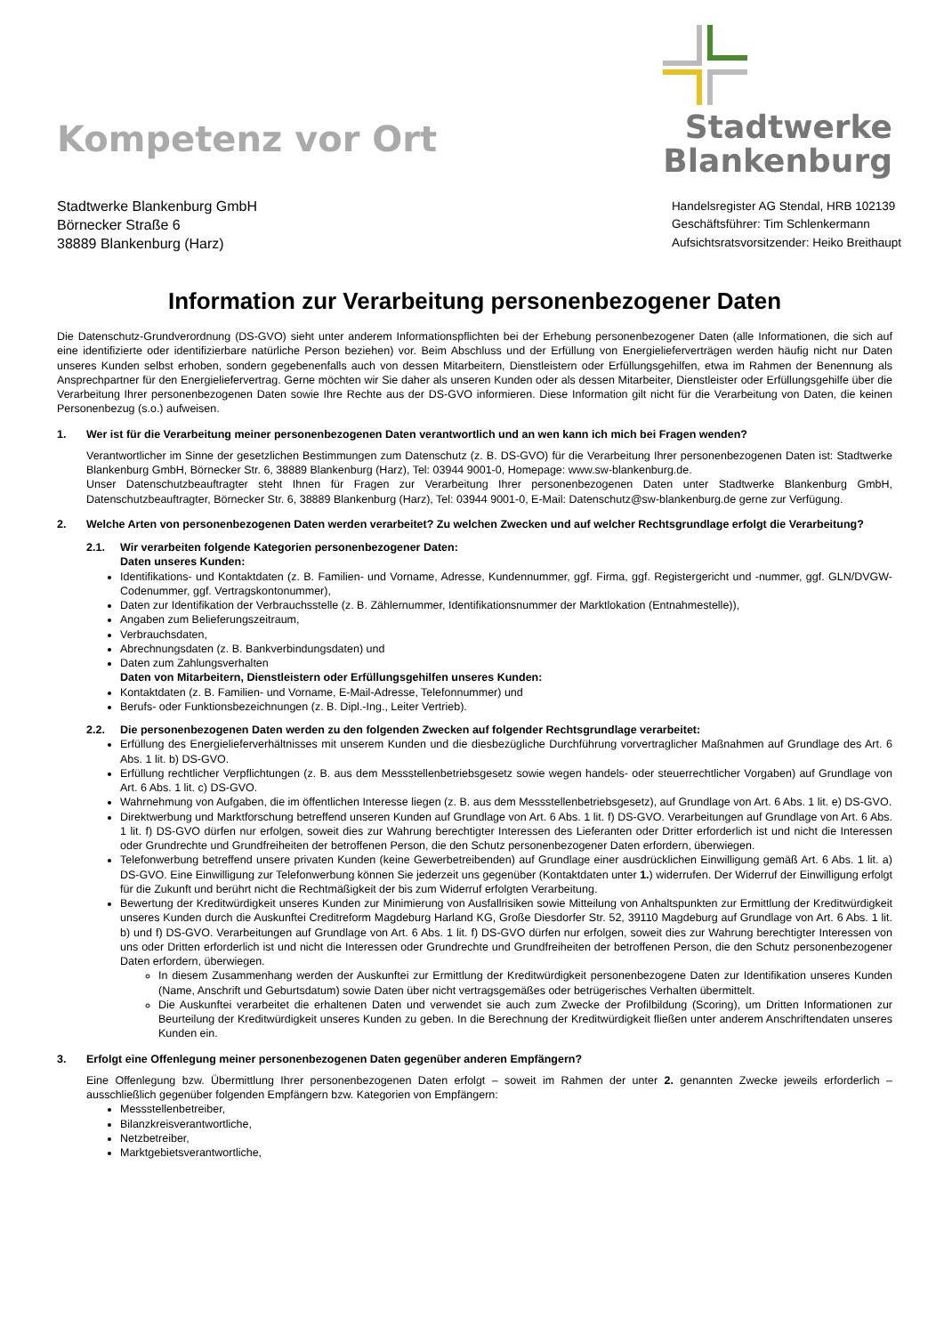Kompetenz vor Ort
Stadtwerke
Blankenburg
Stadtwerke Blankenburg GmbH
Börnecker Straße 6
38889 Blankenburg (Harz)
Handelsregister AG Stendal, HRB 102139
Geschäftsführer: Tim Schlenkermann
Aufsichtsratsvorsitzender: Heiko Breithaupt
Information zur Verarbeitung personenbezogener Daten
Die Datenschutz-Grundverordnung (DS-GVO) sieht unter anderem Informationspflichten bei der Erhebung personenbezogener Daten (alle Informationen, die sich auf eine identifizierte oder identifizierbare natürliche Person beziehen) vor. Beim Abschluss und der Erfüllung von Energielieferverträgen werden häufig nicht nur Daten unseres Kunden selbst erhoben, sondern gegebenenfalls auch von dessen Mitarbeitern, Dienstleistern oder Erfüllungsgehilfen, etwa im Rahmen der Benennung als Ansprechpartner für den Energieliefervertrag. Gerne möchten wir Sie daher als unseren Kunden oder als dessen Mitarbeiter, Dienstleister oder Erfüllungsgehilfe über die Verarbeitung Ihrer personenbezogenen Daten sowie Ihre Rechte aus der DS-GVO informieren. Diese Information gilt nicht für die Verarbeitung von Daten, die keinen Personenbezug (s.o.) aufweisen.
1. Wer ist für die Verarbeitung meiner personenbezogenen Daten verantwortlich und an wen kann ich mich bei Fragen wenden?
Verantwortlicher im Sinne der gesetzlichen Bestimmungen zum Datenschutz (z. B. DS-GVO) für die Verarbeitung Ihrer personenbezogenen Daten ist: Stadtwerke Blankenburg GmbH, Börnecker Str. 6, 38889 Blankenburg (Harz), Tel: 03944 9001-0, Homepage: www.sw-blankenburg.de.
Unser Datenschutzbeauftragter steht Ihnen für Fragen zur Verarbeitung Ihrer personenbezogenen Daten unter Stadtwerke Blankenburg GmbH, Datenschutzbeauftragter, Börnecker Str. 6, 38889 Blankenburg (Harz), Tel: 03944 9001-0, E-Mail: Datenschutz@sw-blankenburg.de gerne zur Verfügung.
2. Welche Arten von personenbezogenen Daten werden verarbeitet? Zu welchen Zwecken und auf welcher Rechtsgrundlage erfolgt die Verarbeitung?
2.1. Wir verarbeiten folgende Kategorien personenbezogener Daten:
Daten unseres Kunden:
Identifikations- und Kontaktdaten (z. B. Familien- und Vorname, Adresse, Kundennummer, ggf. Firma, ggf. Registergericht und -nummer, ggf. GLN/DVGW-Codenummer, ggf. Vertragskontonummer),
Daten zur Identifikation der Verbrauchsstelle (z. B. Zählernummer, Identifikationsnummer der Marktlokation (Entnahmestelle)),
Angaben zum Belieferungszeitraum,
Verbrauchsdaten,
Abrechnungsdaten (z. B. Bankverbindungsdaten) und
Daten zum Zahlungsverhalten
Daten von Mitarbeitern, Dienstleistern oder Erfüllungsgehilfen unseres Kunden:
Kontaktdaten (z. B. Familien- und Vorname, E-Mail-Adresse, Telefonnummer) und
Berufs- oder Funktionsbezeichnungen (z. B. Dipl.-Ing., Leiter Vertrieb).
2.2. Die personenbezogenen Daten werden zu den folgenden Zwecken auf folgender Rechtsgrundlage verarbeitet:
Erfüllung des Energielieferverhältnisses mit unserem Kunden und die diesbezügliche Durchführung vorvertraglicher Maßnahmen auf Grundlage des Art. 6 Abs. 1 lit. b) DS-GVO.
Erfüllung rechtlicher Verpflichtungen (z. B. aus dem Messstellenbetriebsgesetz sowie wegen handels- oder steuerrechtlicher Vorgaben) auf Grundlage von Art. 6 Abs. 1 lit. c) DS-GVO.
Wahrnehmung von Aufgaben, die im öffentlichen Interesse liegen (z. B. aus dem Messstellenbetriebsgesetz), auf Grundlage von Art. 6 Abs. 1 lit. e) DS-GVO.
Direktwerbung und Marktforschung betreffend unseren Kunden auf Grundlage von Art. 6 Abs. 1 lit. f) DS-GVO. Verarbeitungen auf Grundlage von Art. 6 Abs. 1 lit. f) DS-GVO dürfen nur erfolgen, soweit dies zur Wahrung berechtigter Interessen des Lieferanten oder Dritter erforderlich ist und nicht die Interessen oder Grundrechte und Grundfreiheiten der betroffenen Person, die den Schutz personenbezogener Daten erfordern, überwiegen.
Telefonwerbung betreffend unsere privaten Kunden (keine Gewerbetreibenden) auf Grundlage einer ausdrücklichen Einwilligung gemäß Art. 6 Abs. 1 lit. a) DS-GVO. Eine Einwilligung zur Telefonwerbung können Sie jederzeit uns gegenüber (Kontaktdaten unter 1.) widerrufen. Der Widerruf der Einwilligung erfolgt für die Zukunft und berührt nicht die Rechtmäßigkeit der bis zum Widerruf erfolgten Verarbeitung.
Bewertung der Kreditwürdigkeit unseres Kunden zur Minimierung von Ausfallrisiken sowie Mitteilung von Anhaltspunkten zur Ermittlung der Kreditwürdigkeit unseres Kunden durch die Auskunftei Creditreform Magdeburg Harland KG, Große Diesdorfer Str. 52, 39110 Magdeburg auf Grundlage von Art. 6 Abs. 1 lit. b) und f) DS-GVO. Verarbeitungen auf Grundlage von Art. 6 Abs. 1 lit. f) DS-GVO dürfen nur erfolgen, soweit dies zur Wahrung berechtigter Interessen von uns oder Dritten erforderlich ist und nicht die Interessen oder Grundrechte und Grundfreiheiten der betroffenen Person, die den Schutz personenbezogener Daten erfordern, überwiegen.
In diesem Zusammenhang werden der Auskunftei zur Ermittlung der Kreditwürdigkeit personenbezogene Daten zur Identifikation unseres Kunden (Name, Anschrift und Geburtsdatum) sowie Daten über nicht vertragsgemäßes oder betrügerisches Verhalten übermittelt.
Die Auskunftei verarbeitet die erhaltenen Daten und verwendet sie auch zum Zwecke der Profilbildung (Scoring), um Dritten Informationen zur Beurteilung der Kreditwürdigkeit unseres Kunden zu geben. In die Berechnung der Kreditwürdigkeit fließen unter anderem Anschriftendaten unseres Kunden ein.
3. Erfolgt eine Offenlegung meiner personenbezogenen Daten gegenüber anderen Empfängern?
Eine Offenlegung bzw. Übermittlung Ihrer personenbezogenen Daten erfolgt – soweit im Rahmen der unter 2. genannten Zwecke jeweils erforderlich – ausschließlich gegenüber folgenden Empfängern bzw. Kategorien von Empfängern:
Messstellenbetreiber,
Bilanzkreisverantwortliche,
Netzbetreiber,
Marktgebietsverantwortliche,